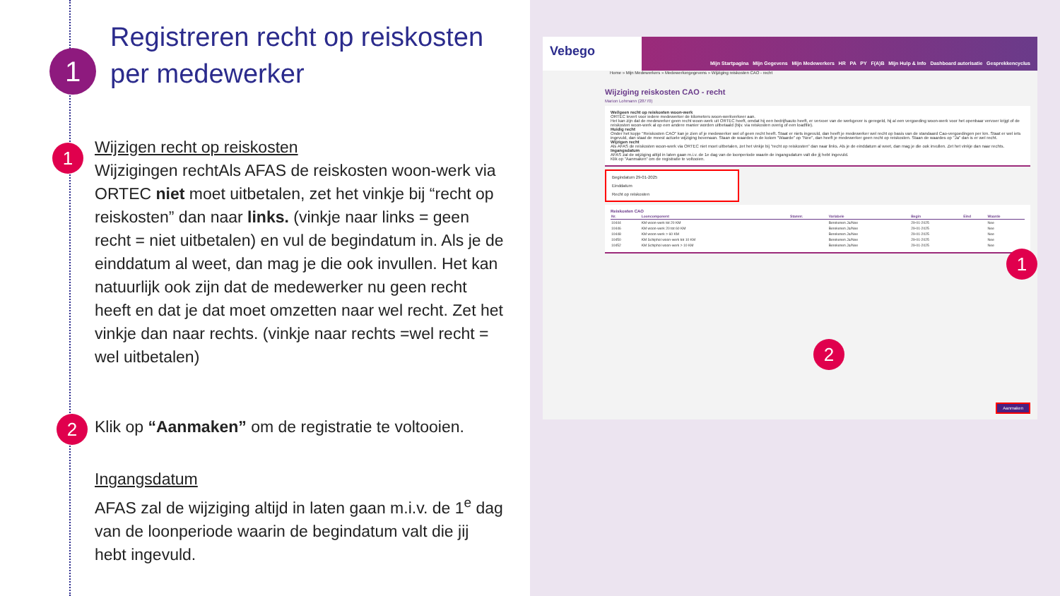1
Registreren recht op reiskosten
per medewerker
1
Wijzigen recht op reiskosten
Wijzigingen rechtAls AFAS de reiskosten woon-werk via ORTEC niet moet uitbetalen, zet het vinkje bij “recht op reiskosten” dan naar links. (vinkje naar links = geen recht = niet uitbetalen) en vul de begindatum in. Als je de einddatum al weet, dan mag je die ook invullen. Het kan natuurlijk ook zijn dat de medewerker nu geen recht heeft en dat je dat moet omzetten naar wel recht. Zet het vinkje dan naar rechts. (vinkje naar rechts =wel recht = wel uitbetalen)
2
Klik op “Aanmaken” om de registratie te voltooien.
Ingangsdatum
AFAS zal de wijziging altijd in laten gaan m.i.v. de 1<sup>e</sup> dag van de loonperiode waarin de begindatum valt die jij hebt ingevuld.
Vebego Mijn Startpagina Mijn Gegevens Mijn Medewerkers HR PA PY F(A)B Mijn Hulp & Info Dashboard autorisatie Gesprekkencyclus
Home » Mijn Medewerkers » Medewerkergegevens » Wijziging reiskosten CAO - recht
Wijziging reiskosten CAO - recht
Marion Lohmann (28770)
Wel/geen recht op reiskosten woon-werk
ORTEC levert voor iedere medewerker de kilometers woon-werkverkeer aan.
Het kan zijn dat de medewerker geen recht woon-werk uit ORTEC heeft, omdat hij een bedrijfsauto heeft, er vervoer van de werkgever is geregeld, hij al een vergoeding woon-werk voor het openbaar vervoer krijgt of de reiskosten woon-werk al op een andere manier worden uitbetaald (bijv. via reiskosten overig of een loadfile).
Huidig recht
Onder het kopje "Reiskosten CAO" kan je zien of je medewerker wel of geen recht heeft. Staat er niets ingevuld, dan heeft je medewerker wel recht op basis van de standaard Cao-vergoedingen per km. Staat er wel iets ingevuld, dan staat de meest actuele wijziging bovenaan. Staan de waardes in de kolom "Waarde" op "Nee", dan heeft je medewerker geen recht op reiskosten. Staan de waardes op "Ja" dan is er wel recht.
Wijzigen recht
Als AFAS de reiskosten woon-werk via ORTEC niet moet uitbetalen, zet het vinkje bij "recht op reiskosten" dan naar links. Als je de einddatum al weet, dan mag je die ook invullen. Zet het vinkje dan naar rechts.
Ingangsdatum
AFAS zal de wijziging altijd in laten gaan m.i.v. de 1e dag van de loonperiode waarin de ingangsdatum valt die jij hebt ingevuld.
Klik op "Aanmaken" om de registratie te voltooien.
Begindatum 29-01-2025
Einddatum
Recht op reiskosten
Reiskosten CAO
| Nr. | Looncomponent | Stamnr. | Variabele | Begin | Eind | Waarde |
| --- | --- | --- | --- | --- | --- | --- |
| 10444 | KM woon-werk tot 20 KM | | Berekenen Ja/Nee | 29-01-2025 | | Nee |
| 10446 | KM woon-werk 20 tot 60 KM | | Berekenen Ja/Nee | 29-01-2025 | | Nee |
| 10448 | KM woon-werk > 60 KM | | Berekenen Ja/Nee | 29-01-2025 | | Nee |
| 10450 | KM Schiphol woon-werk tot 10 KM | | Berekenen Ja/Nee | 29-01-2025 | | Nee |
| 10452 | KM Schiphol woon-werk > 10 KM | | Berekenen Ja/Nee | 29-01-2025 | | Nee |
Aanmaken
1
2